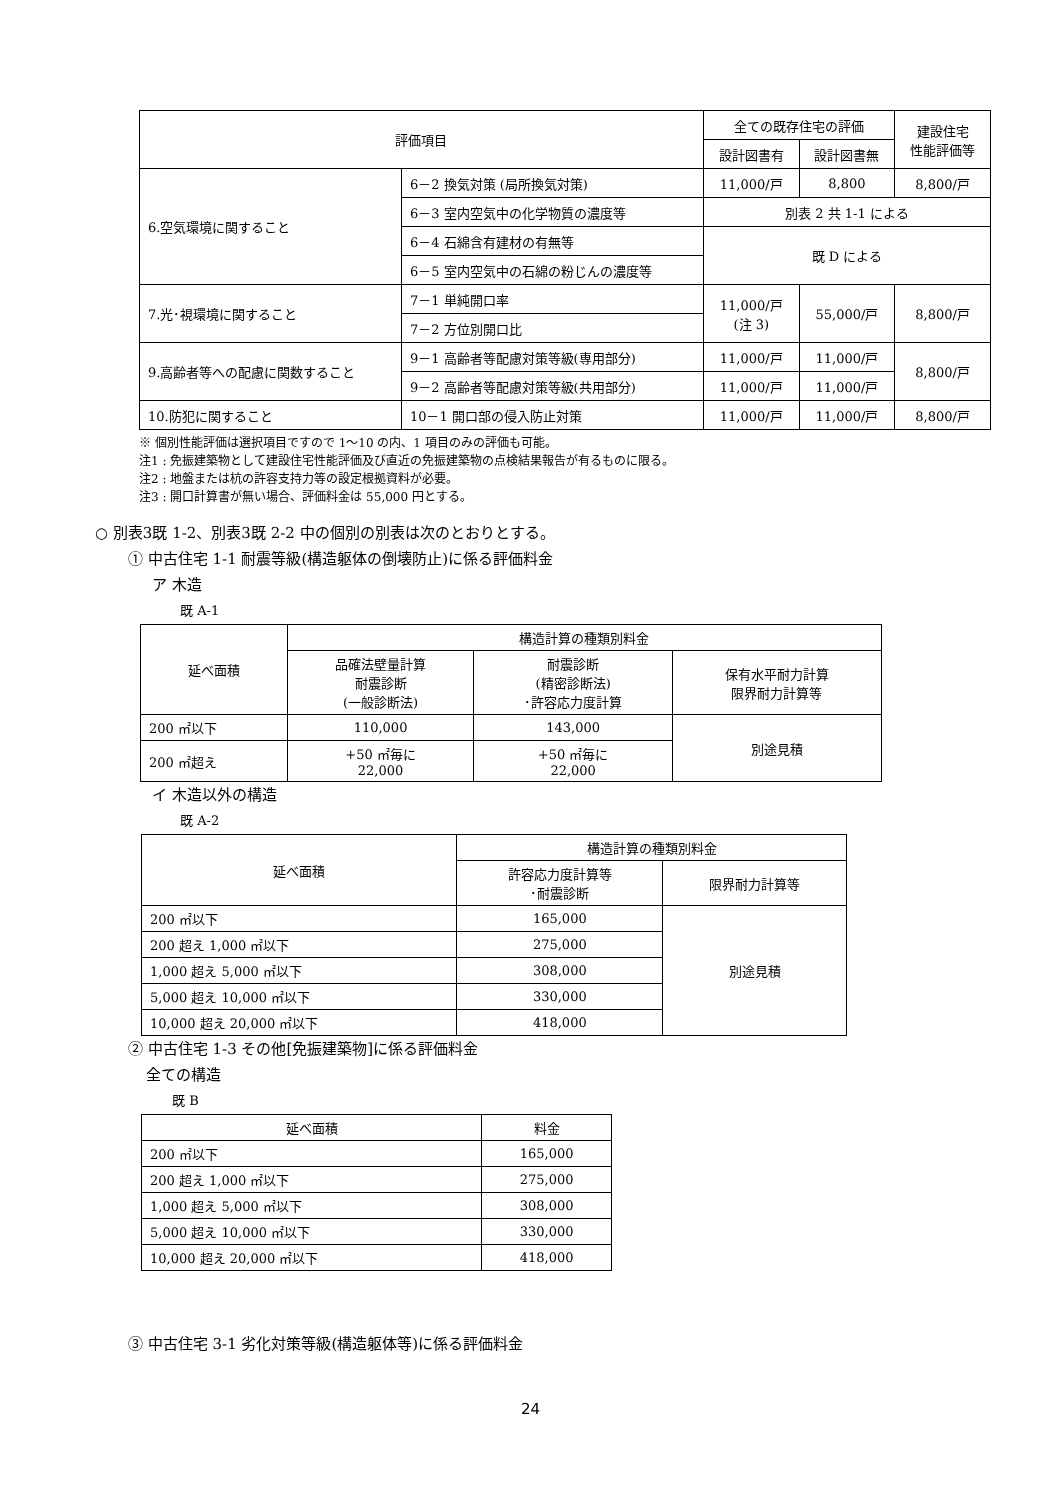| 評価項目 | | 全ての既存住宅の評価 | | 建設住宅 性能評価等 |
| --- | --- | --- | --- | --- |
| | | 設計図書有 | 設計図書無 | |
| 6.空気環境に関すること | 6－2 換気対策 (局所換気対策) | 11,000/戸 | 8,800 | 8,800/戸 |
| | 6－3 室内空気中の化学物質の濃度等 | 別表 2 共 1-1 による | | |
| | 6－4 石綿含有建材の有無等 | 既 D による | | |
| | 6－5 室内空気中の石綿の粉じんの濃度等 | | | |
| 7.光･視環境に関すること | 7－1 単純開口率 | 11,000/戸 (注 3) | 55,000/戸 | 8,800/戸 |
| | 7－2 方位別開口比 | | | |
| 9.高齢者等への配慮に関数すること | 9－1 高齢者等配慮対策等級(専用部分) | 11,000/戸 | 11,000/戸 | 8,800/戸 |
| | 9－2 高齢者等配慮対策等級(共用部分) | 11,000/戸 | 11,000/戸 | |
| 10.防犯に関すること | 10－1 開口部の侵入防止対策 | 11,000/戸 | 11,000/戸 | 8,800/戸 |
※ 個別性能評価は選択項目ですので 1～10 の内、1 項目のみの評価も可能。
注1 : 免振建築物として建設住宅性能評価及び直近の免振建築物の点検結果報告が有るものに限る。
注2 : 地盤または杭の許容支持力等の設定根拠資料が必要。
注3 : 開口計算書が無い場合、評価料金は 55,000 円とする。
○ 別表3既 1-2、別表3既 2-2 中の個別の別表は次のとおりとする。
① 中古住宅 1-1 耐震等級(構造躯体の倒壊防止)に係る評価料金
ア 木造
既 A-1
| 延べ面積 | 構造計算の種類別料金 | | |
| --- | --- | --- | --- |
| | 品確法壁量計算 耐震診断 (一般診断法) | 耐震診断 (精密診断法) ･許容応力度計算 | 保有水平耐力計算 限界耐力計算等 |
| 200 ㎡以下 | 110,000 | 143,000 | 別途見積 |
| 200 ㎡超え | +50 ㎡毎に 22,000 | +50 ㎡毎に 22,000 | |
イ 木造以外の構造
既 A-2
| 延べ面積 | 構造計算の種類別料金 | |
| --- | --- | --- |
| | 許容応力度計算等 ･耐震診断 | 限界耐力計算等 |
| 200 ㎡以下 | 165,000 | 別途見積 |
| 200 超え 1,000 ㎡以下 | 275,000 | |
| 1,000 超え 5,000 ㎡以下 | 308,000 | |
| 5,000 超え 10,000 ㎡以下 | 330,000 | |
| 10,000 超え 20,000 ㎡以下 | 418,000 | |
② 中古住宅 1-3 その他[免振建築物]に係る評価料金
全ての構造
既 B
| 延べ面積 | 料金 |
| --- | --- |
| 200 ㎡以下 | 165,000 |
| 200 超え 1,000 ㎡以下 | 275,000 |
| 1,000 超え 5,000 ㎡以下 | 308,000 |
| 5,000 超え 10,000 ㎡以下 | 330,000 |
| 10,000 超え 20,000 ㎡以下 | 418,000 |
③ 中古住宅 3-1 劣化対策等級(構造躯体等)に係る評価料金
24